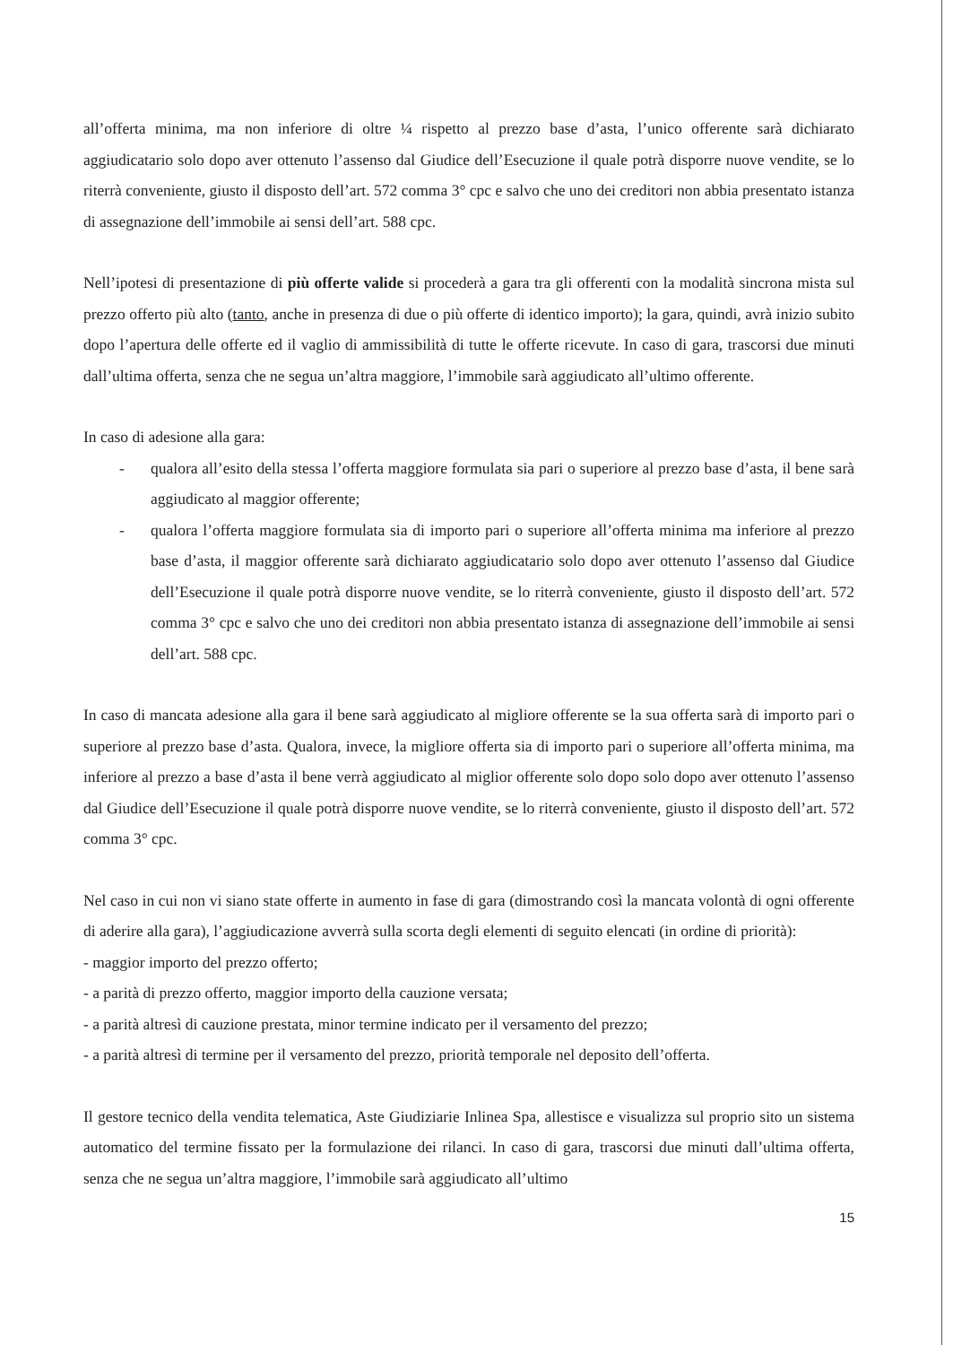all’offerta minima, ma non inferiore di oltre ¼ rispetto al prezzo base d’asta, l’unico offerente sarà dichiarato aggiudicatario solo dopo aver ottenuto l’assenso dal Giudice dell’Esecuzione il quale potrà disporre nuove vendite, se lo riterrà conveniente, giusto il disposto dell’art. 572 comma 3° cpc e salvo che uno dei creditori non abbia presentato istanza di assegnazione dell’immobile ai sensi dell’art. 588 cpc.
Nell’ipotesi di presentazione di più offerte valide si procederà a gara tra gli offerenti con la modalità sincrona mista sul prezzo offerto più alto (tanto, anche in presenza di due o più offerte di identico importo); la gara, quindi, avrà inizio subito dopo l’apertura delle offerte ed il vaglio di ammissibilità di tutte le offerte ricevute. In caso di gara, trascorsi due minuti dall’ultima offerta, senza che ne segua un’altra maggiore, l’immobile sarà aggiudicato all’ultimo offerente.
In caso di adesione alla gara:
- qualora all’esito della stessa l’offerta maggiore formulata sia pari o superiore al prezzo base d’asta, il bene sarà aggiudicato al maggior offerente;
- qualora l’offerta maggiore formulata sia di importo pari o superiore all’offerta minima ma inferiore al prezzo base d’asta, il maggior offerente sarà dichiarato aggiudicatario solo dopo aver ottenuto l’assenso dal Giudice dell’Esecuzione il quale potrà disporre nuove vendite, se lo riterrà conveniente, giusto il disposto dell’art. 572 comma 3° cpc e salvo che uno dei creditori non abbia presentato istanza di assegnazione dell’immobile ai sensi dell’art. 588 cpc.
In caso di mancata adesione alla gara il bene sarà aggiudicato al migliore offerente se la sua offerta sarà di importo pari o superiore al prezzo base d’asta. Qualora, invece, la migliore offerta sia di importo pari o superiore all’offerta minima, ma inferiore al prezzo a base d’asta il bene verrà aggiudicato al miglior offerente solo dopo solo dopo aver ottenuto l’assenso dal Giudice dell’Esecuzione il quale potrà disporre nuove vendite, se lo riterrà conveniente, giusto il disposto dell’art. 572 comma 3° cpc.
Nel caso in cui non vi siano state offerte in aumento in fase di gara (dimostrando così la mancata volontà di ogni offerente di aderire alla gara), l’aggiudicazione avverrà sulla scorta degli elementi di seguito elencati (in ordine di priorità):
- maggior importo del prezzo offerto;
- a parità di prezzo offerto, maggior importo della cauzione versata;
- a parità altresì di cauzione prestata, minor termine indicato per il versamento del prezzo;
- a parità altresì di termine per il versamento del prezzo, priorità temporale nel deposito dell’offerta.
Il gestore tecnico della vendita telematica, Aste Giudiziarie Inlinea Spa, allestisce e visualizza sul proprio sito un sistema automatico del termine fissato per la formulazione dei rilanci. In caso di gara, trascorsi due minuti dall’ultima offerta, senza che ne segua un’altra maggiore, l’immobile sarà aggiudicato all’ultimo
15